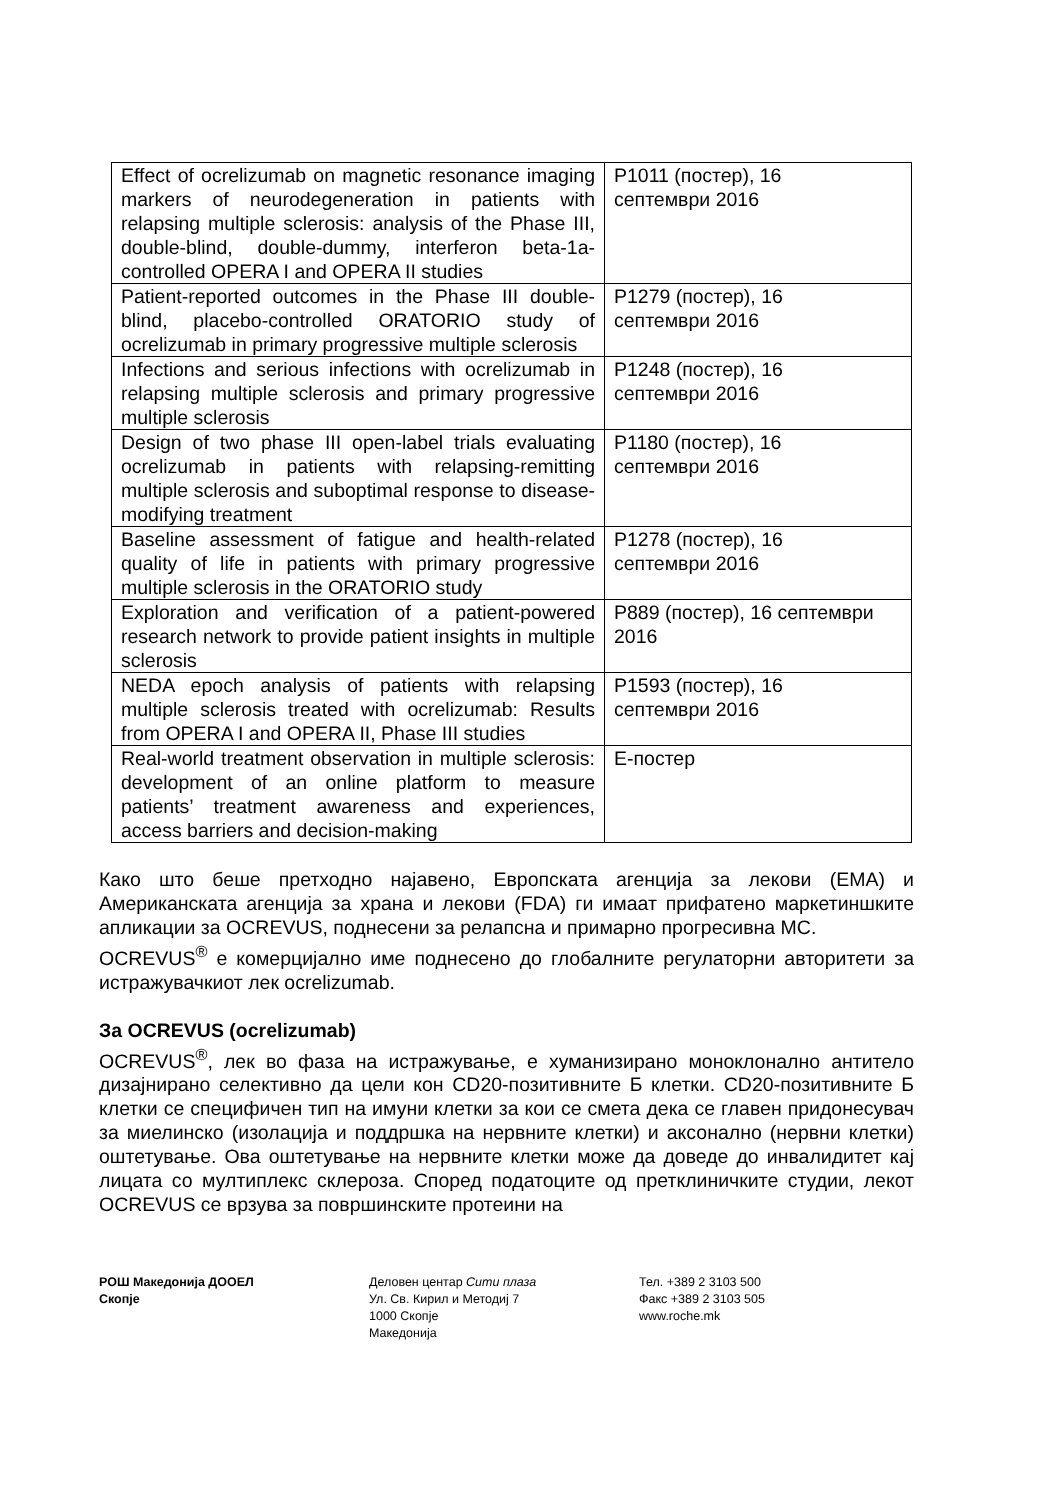| Effect of ocrelizumab on magnetic resonance imaging markers of neurodegeneration in patients with relapsing multiple sclerosis: analysis of the Phase III, double-blind, double-dummy, interferon beta-1a-controlled OPERA I and OPERA II studies | P1011 (постер), 16 септември 2016 |
| Patient-reported outcomes in the Phase III double-blind, placebo-controlled ORATORIO study of ocrelizumab in primary progressive multiple sclerosis | P1279 (постер), 16 септември 2016 |
| Infections and serious infections with ocrelizumab in relapsing multiple sclerosis and primary progressive multiple sclerosis | P1248 (постер), 16 септември 2016 |
| Design of two phase III open-label trials evaluating ocrelizumab in patients with relapsing-remitting multiple sclerosis and suboptimal response to disease-modifying treatment | P1180 (постер), 16 септември 2016 |
| Baseline assessment of fatigue and health-related quality of life in patients with primary progressive multiple sclerosis in the ORATORIO study | P1278 (постер), 16 септември 2016 |
| Exploration and verification of a patient-powered research network to provide patient insights in multiple sclerosis | P889 (постер), 16 септември 2016 |
| NEDA epoch analysis of patients with relapsing multiple sclerosis treated with ocrelizumab: Results from OPERA I and OPERA II, Phase III studies | P1593 (постер), 16 септември 2016 |
| Real-world treatment observation in multiple sclerosis: development of an online platform to measure patients’ treatment awareness and experiences, access barriers and decision-making | Е-постер |
Како што беше претходно најавено, Европската агенција за лекови (ЕМА) и Американската агенција за храна и лекови (FDA) ги имаат прифатено маркетиншките апликации за OCREVUS, поднесени за релапсна и примарно прогресивна МС.
OCREVUS<sup>®</sup> е комерцијално име поднесено до глобалните регулаторни авторитети за истражувачкиот лек ocrelizumab.
За OCREVUS (ocrelizumab)
OCREVUS<sup>®</sup>, лек во фаза на истражување, е хуманизирано моноклонално антитело дизајнирано селективно да цели кон CD20-позитивните Б клетки. CD20-позитивните Б клетки се специфичен тип на имуни клетки за кои се смета дека се главен придонесувач за миелинско (изолација и поддршка на нервните клетки) и аксонално (нервни клетки) оштетување. Ова оштетување на нервните клетки може да доведе до инвалидитет кај лицата со мултиплекс склероза. Според податоците од претклиничките студии, лекот OCREVUS се врзува за површинските протеини на
РОШ Македонија ДООЕЛ
Скопје
Деловен центар Сити плаза
Ул. Св. Кирил и Методиј 7
1000 Скопје
Македонија
Тел. +389 2 3103 500
Факс +389 2 3103 505
www.roche.mk